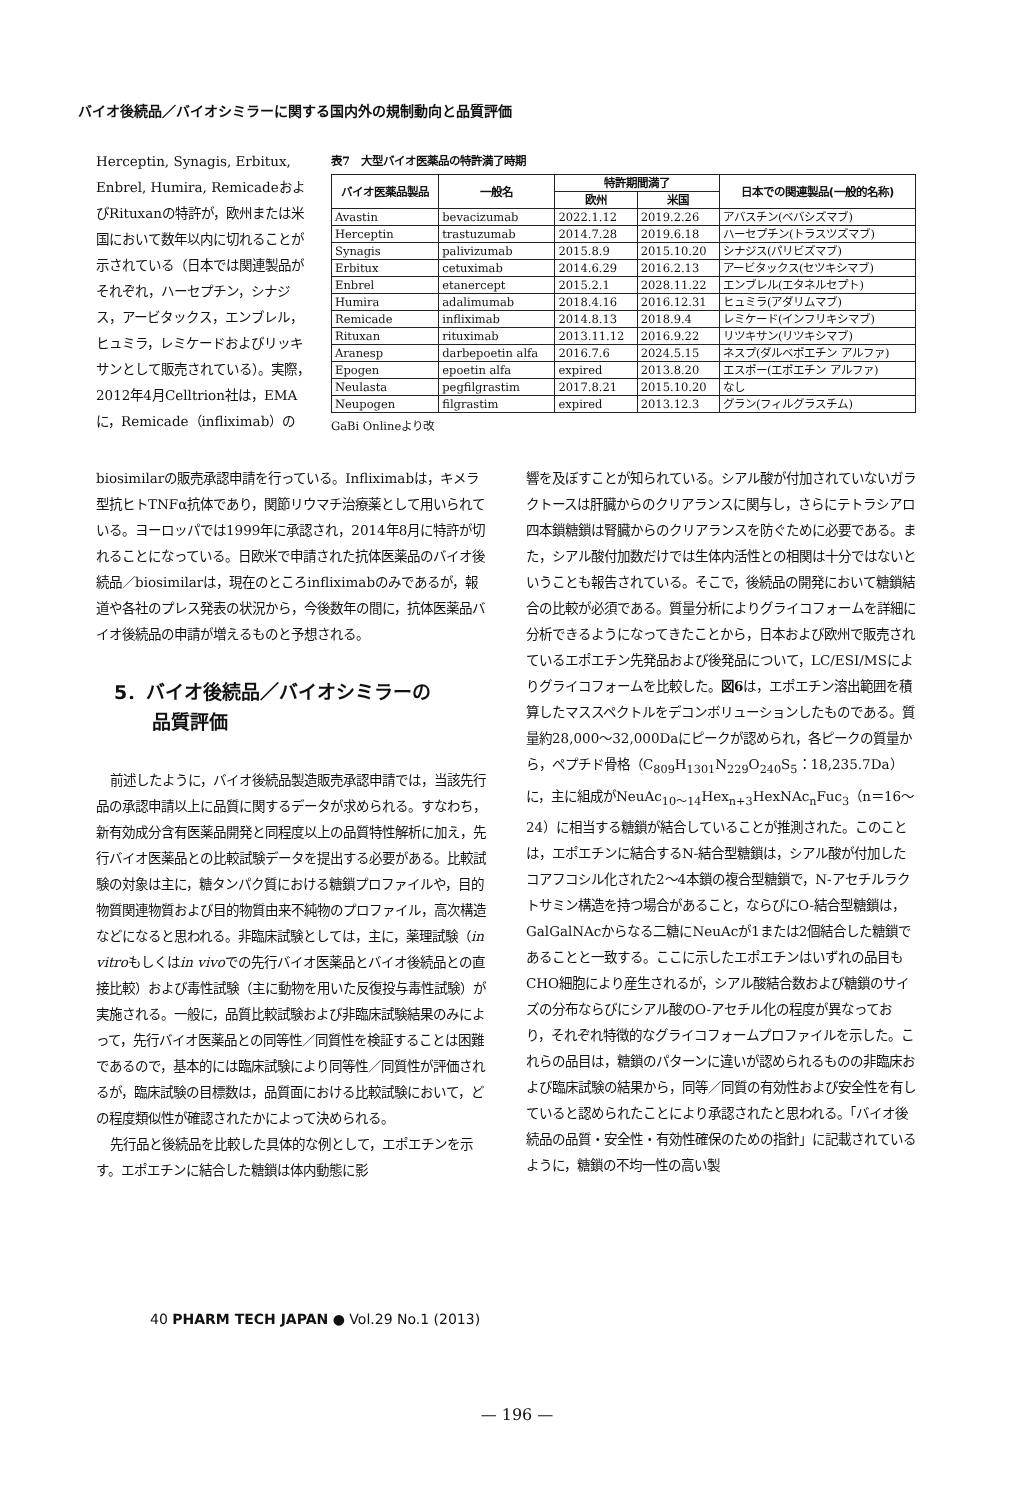バイオ後続品／バイオシミラーに関する国内外の規制動向と品質評価
Herceptin, Synagis, Erbitux, Enbrel, Humira, RemicadeおよびRituxanの特許が，欧州または米国において数年以内に切れることが示されている（日本では関連製品がそれぞれ，ハーセプチン，シナジス，アービタックス，エンブレル，ヒュミラ，レミケードおよびリッキサンとして販売されている）。実際，2012年4月Celltrion社は，EMAに，Remicade（infliximab）の
表7　大型バイオ医薬品の特許満了時期
| バイオ医薬品製品 | 一般名 | 特許期間満了 | | 日本での関連製品(一般的名称) |
| --- | --- | --- | --- | --- |
| | | 欧州 | 米国 | |
| Avastin | bevacizumab | 2022.1.12 | 2019.2.26 | アバスチン(ベバシズマブ) |
| Herceptin | trastuzumab | 2014.7.28 | 2019.6.18 | ハーセプチン(トラスツズマブ) |
| Synagis | palivizumab | 2015.8.9 | 2015.10.20 | シナジス(パリビズマブ) |
| Erbitux | cetuximab | 2014.6.29 | 2016.2.13 | アービタックス(セツキシマブ) |
| Enbrel | etanercept | 2015.2.1 | 2028.11.22 | エンブレル(エタネルセプト) |
| Humira | adalimumab | 2018.4.16 | 2016.12.31 | ヒュミラ(アダリムマブ) |
| Remicade | infliximab | 2014.8.13 | 2018.9.4 | レミケード(インフリキシマブ) |
| Rituxan | rituximab | 2013.11.12 | 2016.9.22 | リツキサン(リツキシマブ) |
| Aranesp | darbepoetin alfa | 2016.7.6 | 2024.5.15 | ネスプ(ダルベポエチン アルファ) |
| Epogen | epoetin alfa | expired | 2013.8.20 | エスポー(エポエチン アルファ) |
| Neulasta | pegfilgrastim | 2017.8.21 | 2015.10.20 | なし |
| Neupogen | filgrastim | expired | 2013.12.3 | グラン(フィルグラスチム) |
GaBi Onlineより改
biosimilarの販売承認申請を行っている。Infliximabは，キメラ型抗ヒトTNFα抗体であり，関節リウマチ治療薬として用いられている。ヨーロッパでは1999年に承認され，2014年8月に特許が切れることになっている。日欧米で申請された抗体医薬品のバイオ後続品／biosimilarは，現在のところinfliximabのみであるが，報道や各社のプレス発表の状況から，今後数年の間に，抗体医薬品バイオ後続品の申請が増えるものと予想される。
5．バイオ後続品／バイオシミラーの
　　品質評価
前述したように，バイオ後続品製造販売承認申請では，当該先行品の承認申請以上に品質に関するデータが求められる。すなわち，新有効成分含有医薬品開発と同程度以上の品質特性解析に加え，先行バイオ医薬品との比較試験データを提出する必要がある。比較試験の対象は主に，糖タンパク質における糖鎖プロファイルや，目的物質関連物質および目的物質由来不純物のプロファイル，高次構造などになると思われる。非臨床試験としては，主に，薬理試験（in vitroもしくはin vivoでの先行バイオ医薬品とバイオ後続品との直接比較）および毒性試験（主に動物を用いた反復投与毒性試験）が実施される。一般に，品質比較試験および非臨床試験結果のみによって，先行バイオ医薬品との同等性／同質性を検証することは困難であるので，基本的には臨床試験により同等性／同質性が評価されるが，臨床試験の目標数は，品質面における比較試験において，どの程度類似性が確認されたかによって決められる。
先行品と後続品を比較した具体的な例として，エポエチンを示す。エポエチンに結合した糖鎖は体内動態に影
響を及ぼすことが知られている。シアル酸が付加されていないガラクトースは肝臓からのクリアランスに関与し，さらにテトラシアロ四本鎖糖鎖は腎臓からのクリアランスを防ぐために必要である。また，シアル酸付加数だけでは生体内活性との相関は十分ではないということも報告されている。そこで，後続品の開発において糖鎖結合の比較が必須である。質量分析によりグライコフォームを詳細に分析できるようになってきたことから，日本および欧州で販売されているエポエチン先発品および後発品について，LC/ESI/MSによりグライコフォームを比較した。図6は，エポエチン溶出範囲を積算したマススペクトルをデコンボリューションしたものである。質量約28,000～32,000Daにピークが認められ，各ピークの質量から，ペプチド骨格（C<sub>809</sub>H<sub>1301</sub>N<sub>229</sub>O<sub>240</sub>S<sub>5</sub>：18,235.7Da）に，主に組成がNeuAc<sub>10～14</sub>Hex<sub>n+3</sub>HexNAc<sub>n</sub>Fuc<sub>3</sub>（n＝16～24）に相当する糖鎖が結合していることが推測された。このことは，エポエチンに結合するN-結合型糖鎖は，シアル酸が付加したコアフコシル化された2～4本鎖の複合型糖鎖で，N-アセチルラクトサミン構造を持つ場合があること，ならびにO-結合型糖鎖は，GalGalNAcからなる二糖にNeuAcが1または2個結合した糖鎖であることと一致する。ここに示したエポエチンはいずれの品目もCHO細胞により産生されるが，シアル酸結合数および糖鎖のサイズの分布ならびにシアル酸のO-アセチル化の程度が異なっており，それぞれ特徴的なグライコフォームプロファイルを示した。これらの品目は，糖鎖のパターンに違いが認められるものの非臨床および臨床試験の結果から，同等／同質の有効性および安全性を有していると認められたことにより承認されたと思われる。「バイオ後続品の品質・安全性・有効性確保のための指針」に記載されているように，糖鎖の不均一性の高い製
40 PHARM TECH JAPAN ● Vol.29 No.1 (2013)
— 196 —